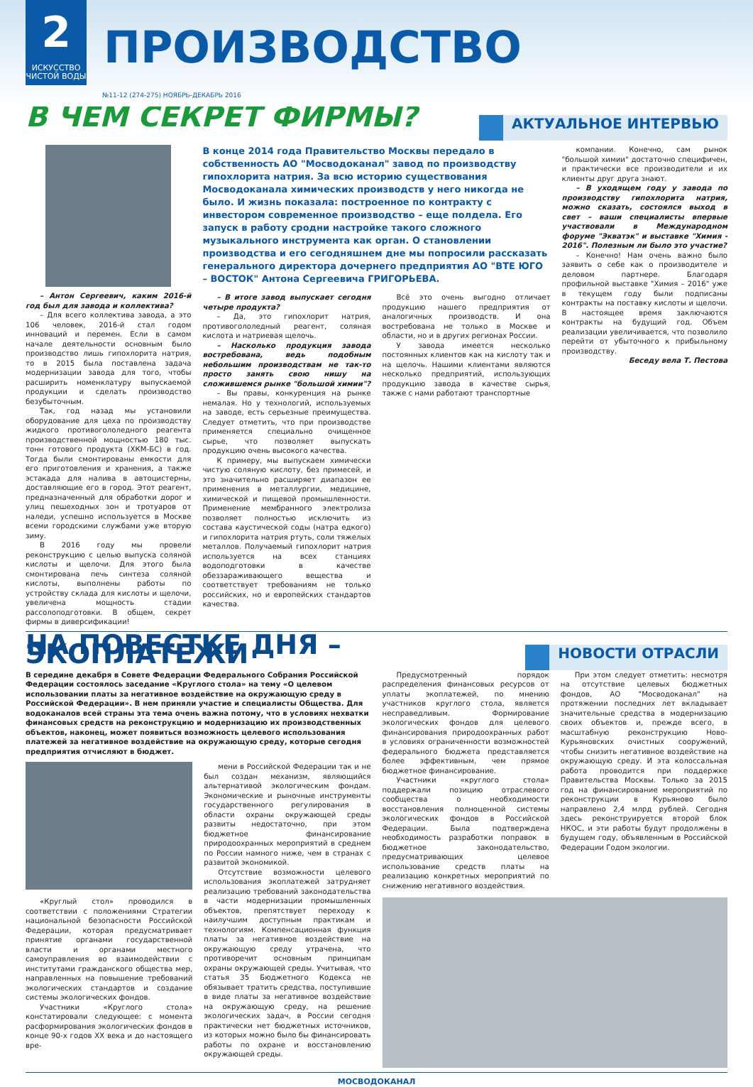2
ИСКУССТВО ЧИСТОЙ ВОДЫ
ПРОИЗВОДСТВО
№11-12 (274-275) НОЯБРЬ-ДЕКАБРЬ 2016
В ЧЕМ СЕКРЕТ ФИРМЫ?
АКТУАЛЬНОЕ ИНТЕРВЬЮ
– Антон Сергеевич, каким 2016-й год был для завода и коллектива?
– Для всего коллектива завода, а это 106 человек, 2016-й стал годом инноваций и перемен. Если в самом начале деятельности основным было производство лишь гипохлорита натрия, то в 2015 была поставлена задача модернизации завода для того, чтобы расширить номенклатуру выпускаемой продукции и сделать производство безубыточным.
Так, год назад мы установили оборудование для цеха по производству жидкого противогололедного реагента производственной мощностью 180 тыс. тонн готового продукта (ХКМ-БС) в год. Тогда были смонтированы емкости для его приготовления и хранения, а также эстакада для налива в автоцистерны, доставляющие его в город. Этот реагент, предназначенный для обработки дорог и улиц пешеходных зон и тротуаров от наледи, успешно используется в Москве всеми городскими службами уже вторую зиму.
В 2016 году мы провели реконструкцию с целью выпуска соляной кислоты и щелочи. Для этого была смонтирована печь синтеза соляной кислоты, выполнены работы по устройству склада для кислоты и щелочи, увеличена мощность стадии рассолоподготовки. В общем, секрет фирмы в диверсификации!
В конце 2014 года Правительство Москвы передало в собственность АО "Мосводоканал" завод по производству гипохлорита натрия. За всю историю существования Мосводоканала химических производств у него никогда не было. И жизнь показала: построенное по контракту с инвестором современное производство – еще полдела. Его запуск в работу сродни настройке такого сложного музыкального инструмента как орган. О становлении производства и его сегодняшнем дне мы попросили рассказать генерального директора дочернего предприятия АО "ВТЕ ЮГО – ВОСТОК" Антона Сергеевича ГРИГОРЬЕВА.
– В итоге завод выпускает сегодня четыре продукта?
– Да, это гипохлорит натрия, противогололедный реагент, соляная кислота и натриевая щелочь.
– Насколько продукция завода востребована, ведь подобным небольшим производствам не так-то просто занять свою нишу на сложившемся рынке "большой химии"?
– Вы правы, конкуренция на рынке немалая. Но у технологий, используемых на заводе, есть серьезные преимущества. Следует отметить, что при производстве применяется специально очищенное сырье, что позволяет выпускать продукцию очень высокого качества.
К примеру, мы выпускаем химически чистую соляную кислоту, без примесей, и это значительно расширяет диапазон ее применения в металлургии, медицине, химической и пищевой промышленности. Применение мембранного электролиза позволяет полностью исключить из состава каустической соды (натра едкого) и гипохлорита натрия ртуть, соли тяжелых металлов. Получаемый гипохлорит натрия используется на всех станциях водоподготовки в качестве обеззараживающего вещества и соответствует требованиям не только российских, но и европейских стандартов качества.
Всё это очень выгодно отличает продукцию нашего предприятия от аналогичных производств. И она востребована не только в Москве и области, но и в других регионах России.
У завода имеется несколько постоянных клиентов как на кислоту так и на щелочь. Нашими клиентами являются несколько предприятий, использующих продукцию завода в качестве сырья, также с нами работают транспортные
компании. Конечно, сам рынок "большой химии" достаточно специфичен, и практически все производители и их клиенты друг друга знают.
– В уходящем году у завода по производству гипохлорита натрия, можно сказать, состоялся выход в свет – ваши специалисты впервые участвовали в Международном форуме "Экватэк" и выставке "Химия - 2016". Полезным ли было это участие?
– Конечно! Нам очень важно было заявить о себе как о производителе и деловом партнере. Благодаря профильной выставке "Химия – 2016" уже в текущем году были подписаны контракты на поставку кислоты и щелочи. В настоящее время заключаются контракты на будущий год. Объем реализации увеличивается, что позволило перейти от убыточного к прибыльному производству.
Беседу вела Т. Пестова
НА ПОВЕСТКЕ ДНЯ – ЭКОПЛАТЕЖИ
НОВОСТИ ОТРАСЛИ
В середине декабря в Совете Федерации Федерального Собрания Российской Федерации состоялось заседание «Круглого стола» на тему «О целевом использовании платы за негативное воздействие на окружающую среду в Российской Федерации». В нем приняли участие и специалисты Общества. Для водоканалов всей страны эта тема очень важна потому, что в условиях нехватки финансовых средств на реконструкцию и модернизацию их производственных объектов, наконец, может появиться возможность целевого использования платежей за негативное воздействие на окружающую среду, которые сегодня предприятия отчисляют в бюджет.
«Круглый стол» проводился в соответствии с положениями Стратегии национальной безопасности Российской Федерации, которая предусматривает принятие органами государственной власти и органами местного самоуправления во взаимодействии с институтами гражданского общества мер, направленных на повышение требований экологических стандартов и создание системы экологических фондов.
Участники «Круглого стола» констатировали следующее: с момента расформирования экологических фондов в конце 90-х годов XX века и до настоящего вре-
мени в Российской Федерации так и не был создан механизм, являющийся альтернативой экологическим фондам. Экономические и рыночные инструменты государственного регулирования в области охраны окружающей среды развиты недостаточно, при этом бюджетное финансирование природоохранных мероприятий в среднем по России намного ниже, чем в странах с развитой экономикой.
Отсутствие возможности целевого использования экоплатежей затрудняет реализацию требований законодательства в части модернизации промышленных объектов, препятствует переходу к наилучшим доступным практикам и технологиям. Компенсационная функция платы за негативное воздействие на окружающую среду утрачена, что противоречит основным принципам охраны окружающей среды. Учитывая, что статья 35 Бюджетного Кодекса не обязывает тратить средства, поступившие в виде платы за негативное воздействие на окружающую среду, на решение экологических задач, в России сегодня практически нет бюджетных источников, из которых можно было бы финансировать работы по охране и восстановлению окружающей среды.
Предусмотренный порядок распределения финансовых ресурсов от уплаты экоплатежей, по мнению участников круглого стола, является несправедливым. Формирование экологических фондов для целевого финансирования природоохранных работ в условиях ограниченности возможностей федерального бюджета представляется более эффективным, чем прямое бюджетное финансирование.
Участники «круглого стола» поддержали позицию отраслевого сообщества о необходимости восстановления полноценной системы экологических фондов в Российской Федерации. Была подтверждена необходимость разработки поправок в бюджетное законодательство, предусматривающих целевое использование средств платы на реализацию конкретных мероприятий по снижению негативного воздействия.
При этом следует отметить: несмотря на отсутствие целевых бюджетных фондов, АО "Мосводоканал" на протяжении последних лет вкладывает значительные средства в модернизацию своих объектов и, прежде всего, в масштабную реконструкцию Ново-Курьяновских очистных сооружений, чтобы снизить негативное воздействие на окружающую среду. И эта колоссальная работа проводится при поддержке Правительства Москвы. Только за 2015 год на финансирование мероприятий по реконструкции в Курьяново было направлено 2,4 млрд рублей. Сегодня здесь реконструируется второй блок НКОС, и эти работы будут продолжены в будущем году, объявленным в Российской Федерации Годом экологии.
МОСВОДОКАНАЛ